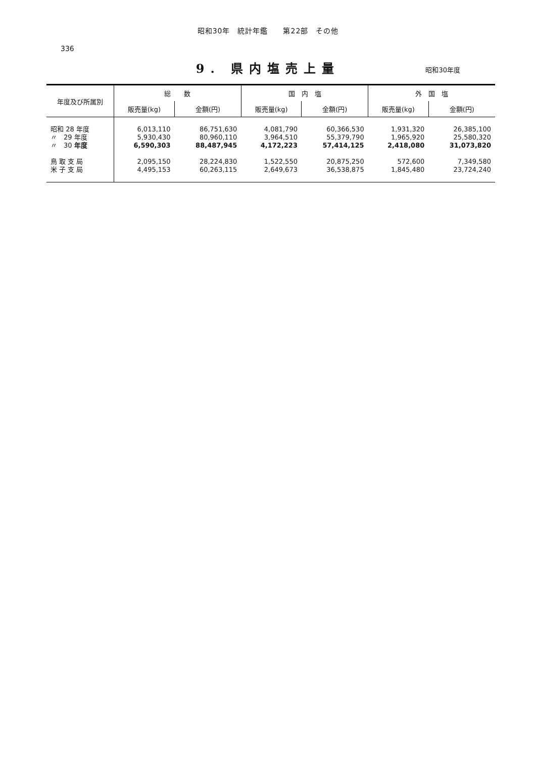昭和30年　統計年鑑　　第22部　その他
336
9. 県内塩売上量
昭和30年度
| 年度及び所属別 | 総 数 | | 国 内 塩 | | 外 国 塩 | |
| --- | --- | --- | --- | --- | --- | --- |
| | 販売量(kg) | 金額(円) | 販売量(kg) | 金額(円) | 販売量(kg) | 金額(円) |
| 昭和 28 年度 | 6,013,110 | 86,751,630 | 4,081,790 | 60,366,530 | 1,931,320 | 26,385,100 |
| 〃 29 年度 | 5,930,430 | 80,960,110 | 3,964,510 | 55,379,790 | 1,965,920 | 25,580,320 |
| 〃 30 年度 | 6,590,303 | 88,487,945 | 4,172,223 | 57,414,125 | 2,418,080 | 31,073,820 |
| 鳥 取 支 局 | 2,095,150 | 28,224,830 | 1,522,550 | 20,875,250 | 572,600 | 7,349,580 |
| 米 子 支 局 | 4,495,153 | 60,263,115 | 2,649,673 | 36,538,875 | 1,845,480 | 23,724,240 |